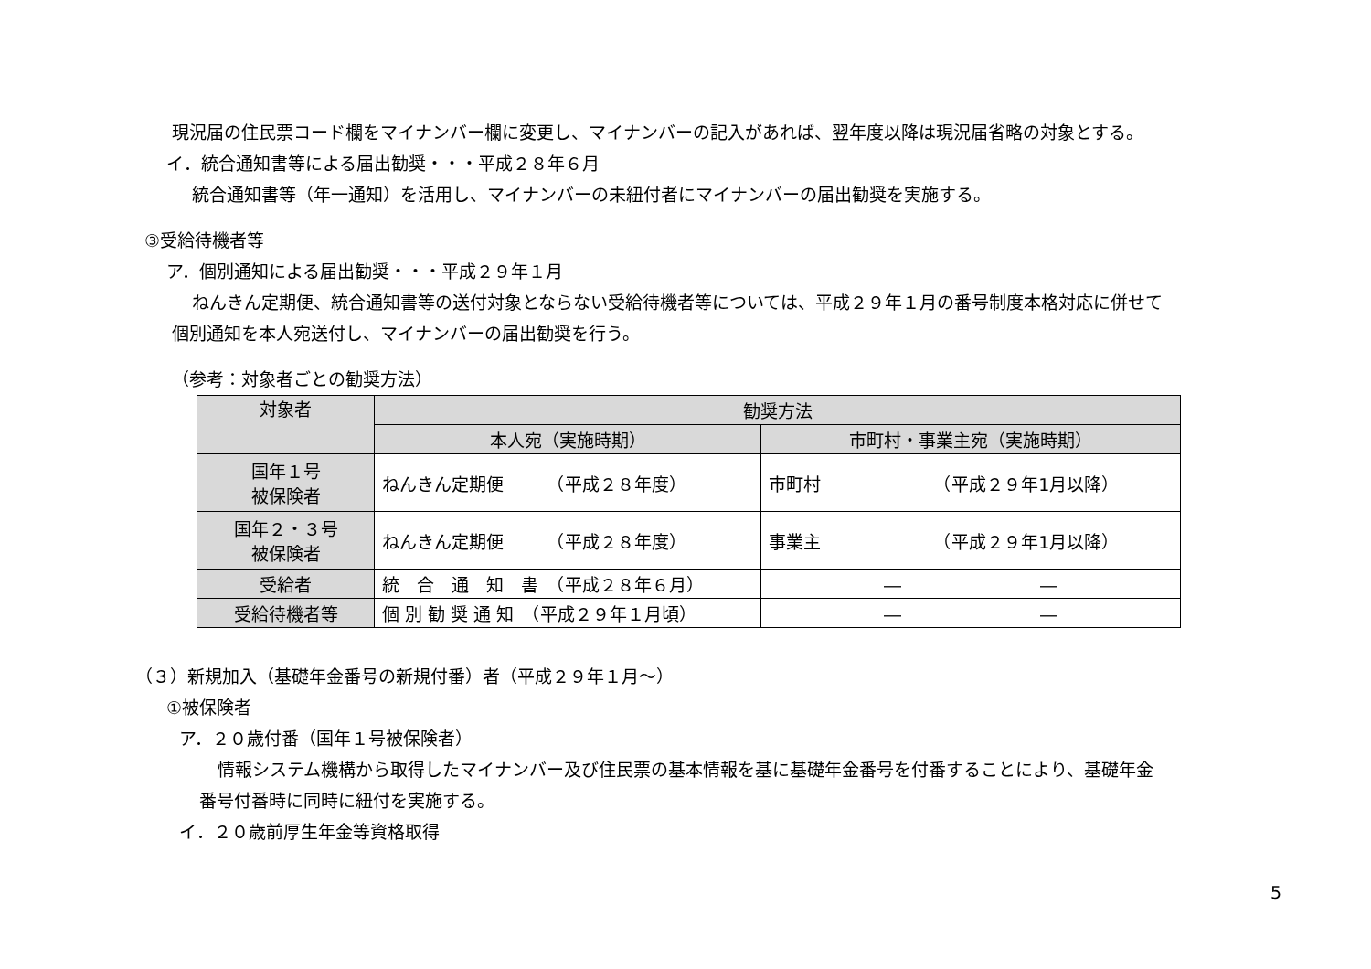現況届の住民票コード欄をマイナンバー欄に変更し、マイナンバーの記入があれば、翌年度以降は現況届省略の対象とする。
イ．統合通知書等による届出勧奨・・・平成２８年６月
統合通知書等（年一通知）を活用し、マイナンバーの未紐付者にマイナンバーの届出勧奨を実施する。
③受給待機者等
ア．個別通知による届出勧奨・・・平成２９年１月
ねんきん定期便、統合通知書等の送付対象とならない受給待機者等については、平成２９年１月の番号制度本格対応に併せて
個別通知を本人宛送付し、マイナンバーの届出勧奨を行う。
（参考：対象者ごとの勧奨方法）
| 対象者 | 勧奨方法 | |
| --- | --- | --- |
| | 本人宛（実施時期） | 市町村・事業主宛（実施時期） |
| 国年１号 被保険者 | ねんきん定期便 （平成２８年度） | 市町村 （平成２９年1月以降） |
| 国年２・３号 被保険者 | ねんきん定期便 （平成２８年度） | 事業主 （平成２９年1月以降） |
| 受給者 | 統 合 通 知 書 （平成２８年６月） | ― ― |
| 受給待機者等 | 個 別 勧 奨 通 知 （平成２９年１月頃） | ― ― |
（３）新規加入（基礎年金番号の新規付番）者（平成２９年１月～）
①被保険者
ア．２０歳付番（国年１号被保険者）
情報システム機構から取得したマイナンバー及び住民票の基本情報を基に基礎年金番号を付番することにより、基礎年金
番号付番時に同時に紐付を実施する。
イ．２０歳前厚生年金等資格取得
5